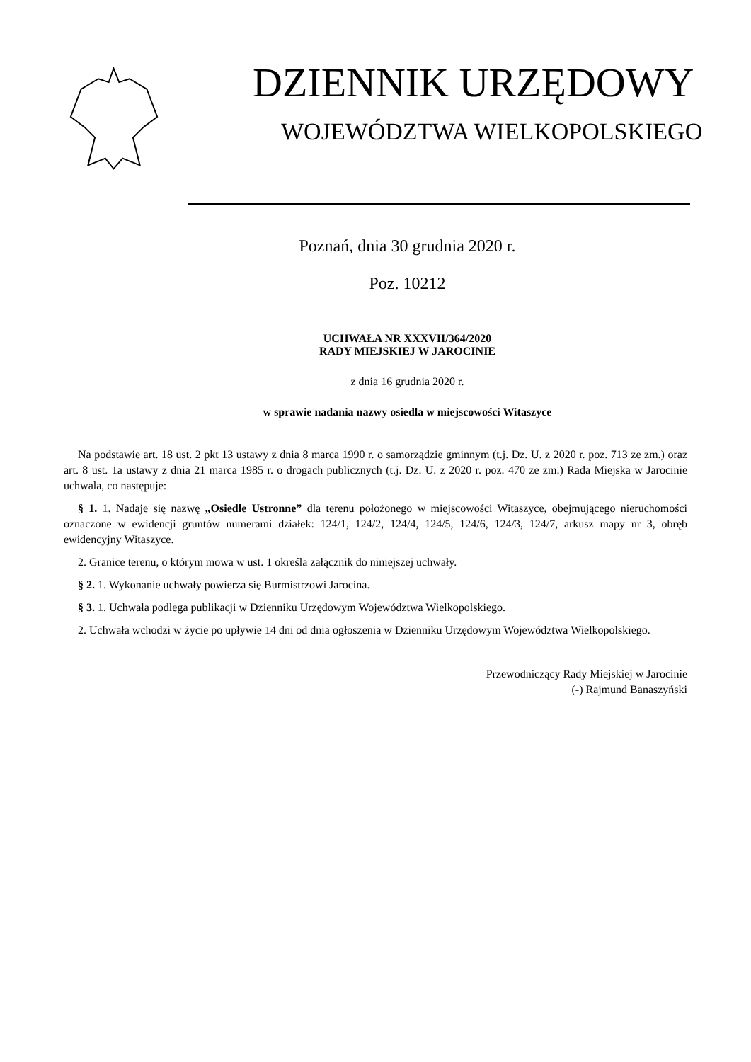DZIENNIK URZĘDOWY
WOJEWÓDZTWA WIELKOPOLSKIEGO
Poznań, dnia 30 grudnia 2020 r.
Poz. 10212
UCHWAŁA NR XXXVII/364/2020
RADY MIEJSKIEJ W JAROCINIE
z dnia 16 grudnia 2020 r.
w sprawie nadania nazwy osiedla w miejscowości Witaszyce
Na podstawie art. 18 ust. 2 pkt 13 ustawy z dnia 8 marca 1990 r. o samorządzie gminnym (t.j. Dz. U. z 2020 r. poz. 713 ze zm.) oraz art. 8 ust. 1a ustawy z dnia 21 marca 1985 r. o drogach publicznych (t.j. Dz. U. z 2020 r. poz. 470 ze zm.) Rada Miejska w Jarocinie uchwala, co następuje:
§ 1. 1. Nadaje się nazwę „Osiedle Ustronne” dla terenu położonego w miejscowości Witaszyce, obejmującego nieruchomości oznaczone w ewidencji gruntów numerami działek: 124/1, 124/2, 124/4, 124/5, 124/6, 124/3, 124/7, arkusz mapy nr 3, obręb ewidencyjny Witaszyce.
2. Granice terenu, o którym mowa w ust. 1 określa załącznik do niniejszej uchwały.
§ 2. 1. Wykonanie uchwały powierza się Burmistrzowi Jarocina.
§ 3. 1. Uchwała podlega publikacji w Dzienniku Urzędowym Województwa Wielkopolskiego.
2. Uchwała wchodzi w życie po upływie 14 dni od dnia ogłoszenia w Dzienniku Urzędowym Województwa Wielkopolskiego.
Przewodniczący Rady Miejskiej w Jarocinie
(-) Rajmund Banaszyński